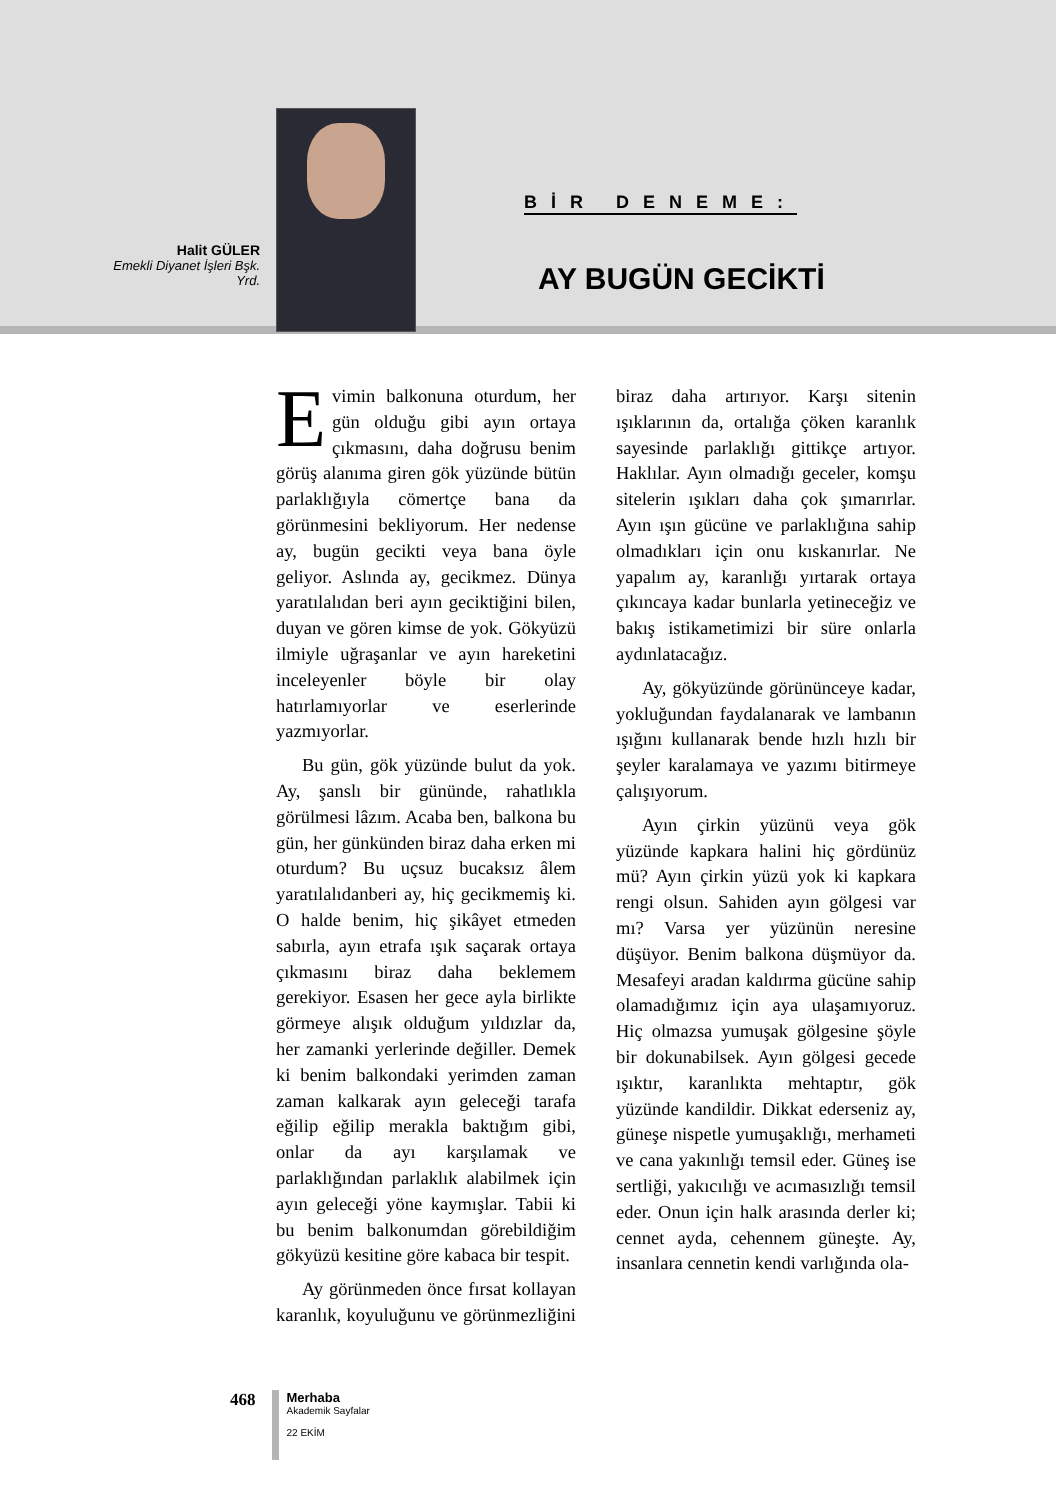Halit GÜLER
Emekli Diyanet İşleri Bşk. Yrd.
BİR DENEME:
AY BUGÜN GECİKTİ
Evimin balkonuna oturdum, her gün olduğu gibi ayın ortaya çıkmasını, daha doğrusu benim görüş alanıma giren gök yüzünde bütün parlaklığıyla cömertçe bana da görünmesini bekliyorum. Her nedense ay, bugün gecikti veya bana öyle geliyor. Aslında ay, gecikmez. Dünya yaratılalıdan beri ayın geciktiğini bilen, duyan ve gören kimse de yok. Gökyüzü ilmiyle uğraşanlar ve ayın hareketini inceleyenler böyle bir olay hatırlamıyorlar ve eserlerinde yazmıyorlar.
Bu gün, gök yüzünde bulut da yok. Ay, şanslı bir gününde, rahatlıkla görülmesi lâzım. Acaba ben, balkona bu gün, her günkünden biraz daha erken mi oturdum? Bu uçsuz bucaksız âlem yaratılalıdanberi ay, hiç gecikmemiş ki. O halde benim, hiç şikâyet etmeden sabırla, ayın etrafa ışık saçarak ortaya çıkmasını biraz daha beklemem gerekiyor. Esasen her gece ayla birlikte görmeye alışık olduğum yıldızlar da, her zamanki yerlerinde değiller. Demek ki benim balkondaki yerimden zaman zaman kalkarak ayın geleceği tarafa eğilip eğilip merakla baktığım gibi, onlar da ayı karşılamak ve parlaklığından parlaklık alabilmek için ayın geleceği yöne kaymışlar. Tabii ki bu benim balkonumdan görebildiğim gökyüzü kesitine göre kabaca bir tespit.
Ay görünmeden önce fırsat kollayan karanlık, koyuluğunu ve görünmezliğini biraz daha artırıyor. Karşı sitenin ışıklarının da, ortalığa çöken karanlık sayesinde parlaklığı gittikçe artıyor. Haklılar. Ayın olmadığı geceler, komşu sitelerin ışıkları daha çok şımarırlar. Ayın ışın gücüne ve parlaklığına sahip olmadıkları için onu kıskanırlar. Ne yapalım ay, karanlığı yırtarak ortaya çıkıncaya kadar bunlarla yetineceğiz ve bakış istikametimizi bir süre onlarla aydınlatacağız.
Ay, gökyüzünde görününceye kadar, yokluğundan faydalanarak ve lambanın ışığını kullanarak bende hızlı hızlı bir şeyler karalamaya ve yazımı bitirmeye çalışıyorum.
Ayın çirkin yüzünü veya gök yüzünde kapkara halini hiç gördünüz mü? Ayın çirkin yüzü yok ki kapkara rengi olsun. Sahiden ayın gölgesi var mı? Varsa yer yüzünün neresine düşüyor. Benim balkona düşmüyor da. Mesafeyi aradan kaldırma gücüne sahip olamadığımız için aya ulaşamıyoruz. Hiç olmazsa yumuşak gölgesine şöyle bir dokunabilsek. Ayın gölgesi gecede ışıktır, karanlıkta mehtaptır, gök yüzünde kandildir. Dikkat ederseniz ay, güneşe nispetle yumuşaklığı, merhameti ve cana yakınlığı temsil eder. Güneş ise sertliği, yakıcılığı ve acımasızlığı temsil eder. Onun için halk arasında derler ki; cennet ayda, cehennem güneşte. Ay, insanlara cennetin kendi varlığında ola-
468
Merhaba
Akademik Sayfalar
22 EKİM